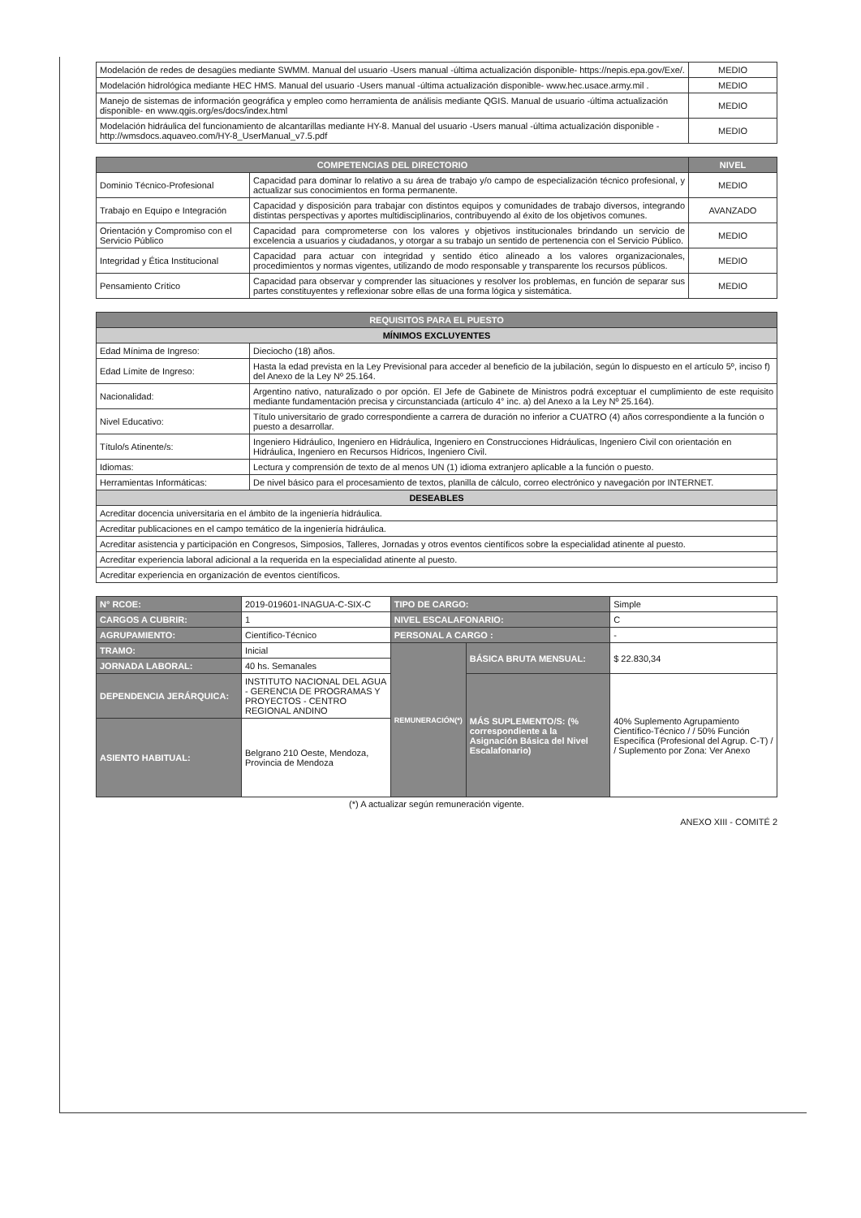| Modelación de redes de desagües mediante SWMM. Manual del usuario -Users manual -última actualización disponible- https://nepis.epa.gov/Exe/. | MEDIO |
| Modelación hidrológica mediante HEC HMS. Manual del usuario -Users manual -última actualización disponible- www.hec.usace.army.mil . | MEDIO |
| Manejo de sistemas de información geográfica y empleo como herramienta de análisis mediante QGIS. Manual de usuario -última actualización disponible- en www.qgis.org/es/docs/index.html | MEDIO |
| Modelación hidráulica del funcionamiento de alcantarillas mediante HY-8. Manual del usuario -Users manual -última actualización disponible - http://wmsdocs.aquaveo.com/HY-8_UserManual_v7.5.pdf | MEDIO |
| COMPETENCIAS DEL DIRECTORIO | | NIVEL |
| --- | --- | --- |
| Dominio Técnico-Profesional | Capacidad para dominar lo relativo a su área de trabajo y/o campo de especialización técnico profesional, y actualizar sus conocimientos en forma permanente. | MEDIO |
| Trabajo en Equipo e Integración | Capacidad y disposición para trabajar con distintos equipos y comunidades de trabajo diversos, integrando distintas perspectivas y aportes multidisciplinarios, contribuyendo al éxito de los objetivos comunes. | AVANZADO |
| Orientación y Compromiso con el Servicio Público | Capacidad para comprometerse con los valores y objetivos institucionales brindando un servicio de excelencia a usuarios y ciudadanos, y otorgar a su trabajo un sentido de pertenencia con el Servicio Público. | MEDIO |
| Integridad y Ética Institucional | Capacidad para actuar con integridad y sentido ético alineado a los valores organizacionales, procedimientos y normas vigentes, utilizando de modo responsable y transparente los recursos públicos. | MEDIO |
| Pensamiento Crítico | Capacidad para observar y comprender las situaciones y resolver los problemas, en función de separar sus partes constituyentes y reflexionar sobre ellas de una forma lógica y sistemática. | MEDIO |
| REQUISITOS PARA EL PUESTO | |
| --- | --- |
| MÍNIMOS EXCLUYENTES | |
| Edad Mínima de Ingreso: | Dieciocho (18) años. |
| Edad Límite de Ingreso: | Hasta la edad prevista en la Ley Previsional para acceder al beneficio de la jubilación, según lo dispuesto en el artículo 5º, inciso f) del Anexo de la Ley Nº 25.164. |
| Nacionalidad: | Argentino nativo, naturalizado o por opción. El Jefe de Gabinete de Ministros podrá exceptuar el cumplimiento de este requisito mediante fundamentación precisa y circunstanciada (artículo 4° inc. a) del Anexo a la Ley Nº 25.164). |
| Nivel Educativo: | Título universitario de grado correspondiente a carrera de duración no inferior a CUATRO (4) años correspondiente a la función o puesto a desarrollar. |
| Título/s Atinente/s: | Ingeniero Hidráulico, Ingeniero en Hidráulica, Ingeniero en Construcciones Hidráulicas, Ingeniero Civil con orientación en Hidráulica, Ingeniero en Recursos Hídricos, Ingeniero Civil. |
| Idiomas: | Lectura y comprensión de texto de al menos UN (1) idioma extranjero aplicable a la función o puesto. |
| Herramientas Informáticas: | De nivel básico para el procesamiento de textos, planilla de cálculo, correo electrónico y navegación por INTERNET. |
| DESEABLES | |
| Acreditar docencia universitaria en el ámbito de la ingeniería hidráulica. | |
| Acreditar publicaciones en el campo temático de la ingeniería hidráulica. | |
| Acreditar asistencia y participación en Congresos, Simposios, Talleres, Jornadas y otros eventos científicos sobre la especialidad atinente al puesto. | |
| Acreditar experiencia laboral adicional a la requerida en la especialidad atinente al puesto. | |
| Acreditar experiencia en organización de eventos científicos. | |
| N° RCOE: | 2019-019601-INAGUA-C-SIX-C | TIPO DE CARGO: | | Simple |
| CARGOS A CUBRIR: | 1 | NIVEL ESCALAFONARIO: | | C |
| AGRUPAMIENTO: | Científico-Técnico | PERSONAL A CARGO : | | - |
| TRAMO: | Inicial | REMUNERACIÓN(*) | BÁSICA BRUTA MENSUAL: | $ 22.830,34 |
| JORNADA LABORAL: | 40 hs. Semanales | | | |
| DEPENDENCIA JERÁRQUICA: | INSTITUTO NACIONAL DEL AGUA - GERENCIA DE PROGRAMAS Y PROYECTOS - CENTRO REGIONAL ANDINO | | MÁS SUPLEMENTO/S: (% correspondiente a la Asignación Básica del Nivel Escalafonario) | 40% Suplemento Agrupamiento Científico-Técnico / / 50% Función Específica (Profesional del Agrup. C-T) / / Suplemento por Zona: Ver Anexo |
| ASIENTO HABITUAL: | Belgrano 210 Oeste, Mendoza, Provincia de Mendoza | | | |
(*) A actualizar según remuneración vigente.
ANEXO XIII - COMITÉ 2